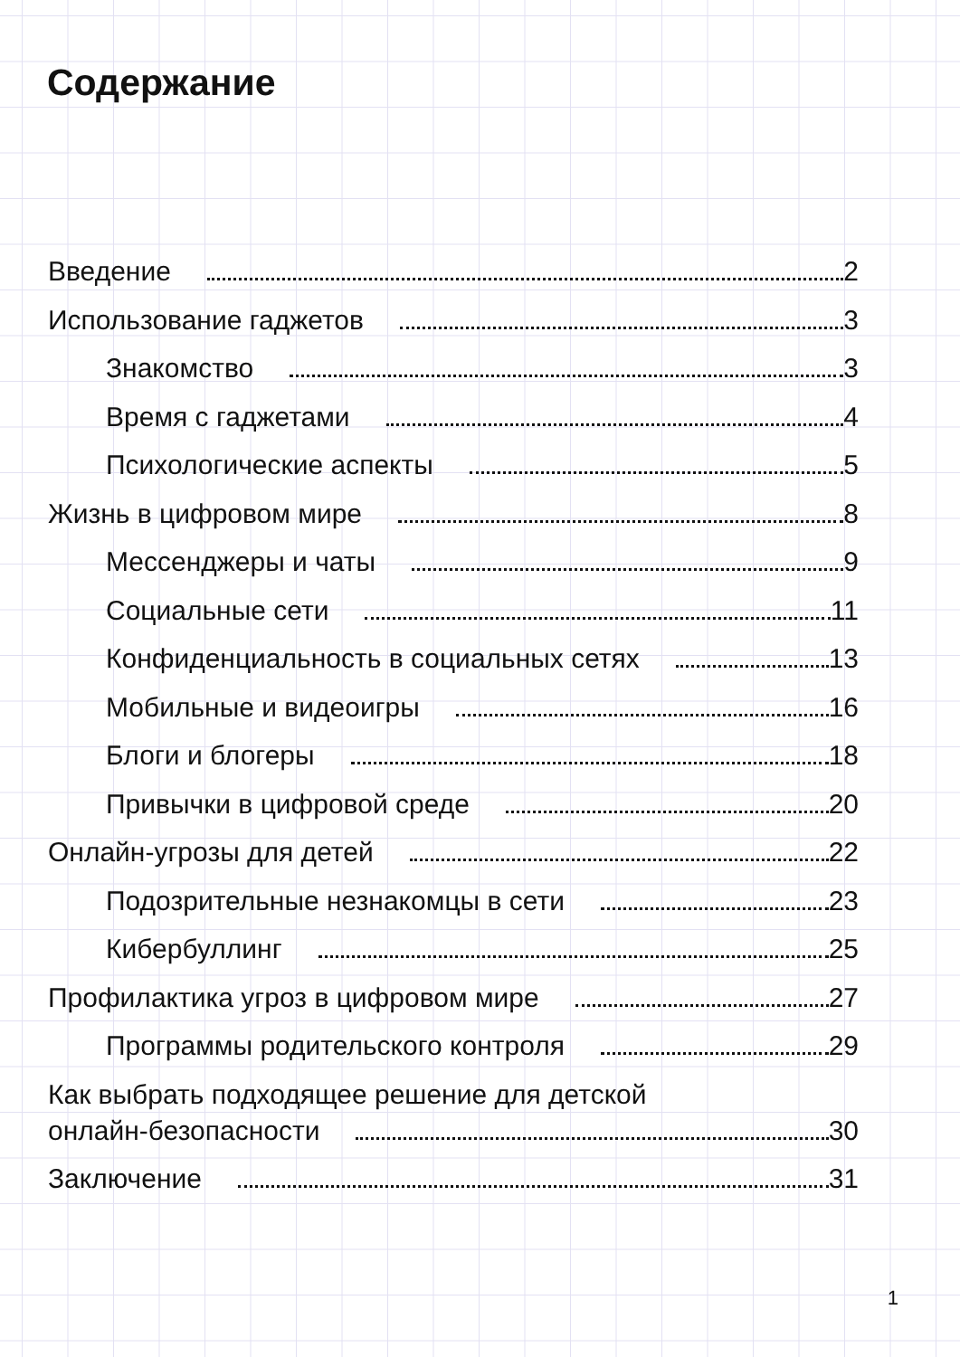Содержание
Введение 2
Использование гаджетов 3
Знакомство 3
Время с гаджетами 4
Психологические аспекты 5
Жизнь в цифровом мире 8
Мессенджеры и чаты 9
Социальные сети 11
Конфиденциальность в социальных сетях 13
Мобильные и видеоигры 16
Блоги и блогеры 18
Привычки в цифровой среде 20
Онлайн-угрозы для детей 22
Подозрительные незнакомцы в сети 23
Кибербуллинг 25
Профилактика угроз в цифровом мире 27
Программы родительского контроля 29
Как выбрать подходящее решение для детской
онлайн-безопасности 30
Заключение 31
1